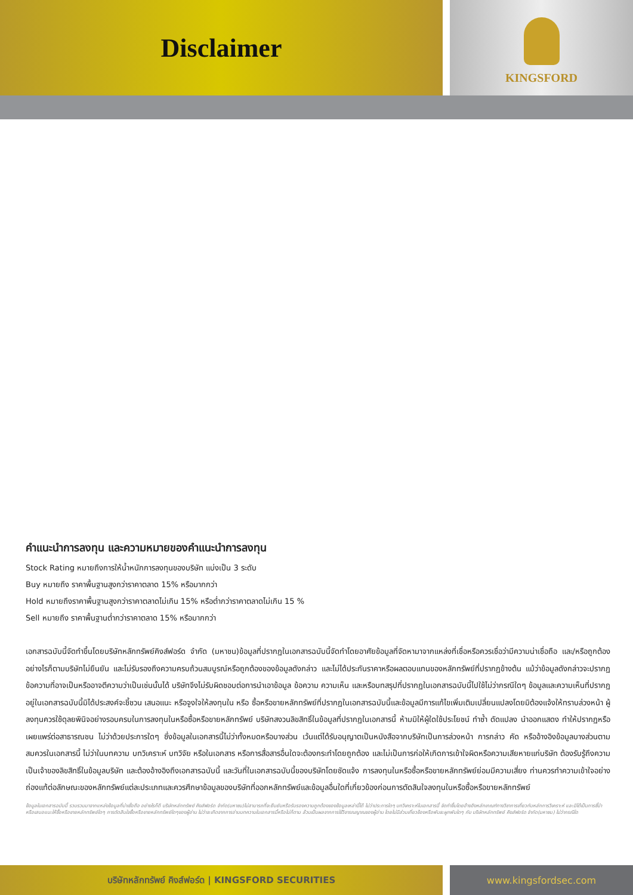Disclaimer
KINGSFORD
คำแนะนำการลงทุน และความหมายของคำแนะนำการลงทุน
Stock Rating หมายถึงการให้น้ำหนักการลงทุนของบริษัท แบ่งเป็น 3 ระดับ
Buy หมายถึง ราคาพื้นฐานสูงกว่าราคาตลาด 15% หรือมากกว่า
Hold หมายถึงราคาพื้นฐานสูงกว่าราคาตลาดไม่เกิน 15% หรือต่ำกว่าราคาตลาดไม่เกิน 15 %
Sell หมายถึง ราคาพื้นฐานต่ำกว่าราคาตลาด 15% หรือมากกว่า
เอกสารฉบับนี้จัดทำขึ้นโดยบริษัทหลักทรัพย์คิงส์ฟอร์ด จำกัด (มหาชน)ข้อมูลที่ปรากฏในเอกสารฉบับนี้จัดทำโดยอาศัยข้อมูลที่จัดหามาจากแหล่งที่เชื่อหรือควรเชื่อว่ามีความน่าเชื่อถือ และ/หรือถูกต้อง อย่างไรก็ตามบริษัทไม่ยืนยัน และไม่รับรองถึงความครบถ้วนสมบูรณ์หรือถูกต้องของข้อมูลดังกล่าว และไม่ได้ประกันราคาหรือผลตอบแทนของหลักทรัพย์ที่ปรากฏข้างต้น แม้ว่าข้อมูลดังกล่าวจะปรากฏข้อความที่อาจเป็นหรืออาจตีความว่าเป็นเช่นนั้นได้ บริษัทจึงไม่รับผิดชอบต่อการนำเอาข้อมูล ข้อความ ความเห็น และหรือบทสรุปที่ปรากฏในเอกสารฉบับนี้ไปใช้ไม่ว่ากรณีใดๆ ข้อมูลและความเห็นที่ปรากฏอยู่ในเอกสารฉบับนี้มิได้ประสงค์จะชี้ชวน เสนอแนะ หรือจูงใจให้ลงทุนใน หรือ ซื้อหรือขายหลักทรัพย์ที่ปรากฏในเอกสารฉบับนี้และข้อมูลมีการแก้ไขเพิ่มเติมเปลี่ยนแปลงโดยมิต้องแจ้งให้ทราบล่วงหน้า ผู้ลงทุนควรใช้ดุลยพินิจอย่างรอบครบในการลงทุนในหรือซื้อหรือขายหลักทรัพย์ บริษัทสงวนลิขสิทธิ์ในข้อมูลที่ปรากฏในเอกสารนี้ ห้ามมิให้ผู้ใดใช้ประโยชน์ ทำซ้ำ ดัดแปลง นำออกแสดง ทำให้ปรากฏหรือเผยแพร่ต่อสาธารณชน ไม่ว่าด้วยประการใดๆ ซึ่งข้อมูลในเอกสารนี้ไม่ว่าทั้งหมดหรือบางส่วน เว้นแต่ได้รับอนุญาตเป็นหนังสือจากบริษัทเป็นการล่วงหน้า การกล่าว คัด หรืออ้างอิงข้อมูลบางส่วนตามสมควรในเอกสารนี้ ไม่ว่าในบทความ บทวิเคราะห์ บทวิจัย หรือในเอกสาร หรือการสื่อสารอื่นใดจะต้องกระทำโดยถูกต้อง และไม่เป็นการก่อให้เกิดการเข้าใจผิดหรือความเสียหายแก่บริษัท ต้องรับรู้ถึงความเป็นเจ้าของลิขสิทธิ์ในข้อมูลบริษัท และต้องอ้างอิงถึงเอกสารฉบับนี้ และวันที่ในเอกสารฉบับนี้ของบริษัทโดยชัดแจ้ง การลงทุนในหรือซื้อหรือขายหลักทรัพย์ย่อมมีความเสี่ยง ท่านควรทำความเข้าใจอย่างถ่องแท้ต่อลักษณะของหลักทรัพย์แต่ละประเภทและควรศึกษาข้อมูลของบริษัทที่ออกหลักทรัพย์และข้อมูลอื่นใดที่เกี่ยวข้องก่อนการตัดสินใจลงทุนในหรือซื้อหรือขายหลักทรัพย์
ข้อมูลในเอกสารฉบับนี้ รวบรวมมาจากแหล่งข้อมูลที่น่าเชื่อถือ อย่างไรก็ดี บริษัทหลักทรัพย์ คิงส์ฟอร์ด จำกัด(มหาชน)ไม่สามารถที่จะยืนยันหรือรับรองความถูกต้องของข้อมูลเหล่านี้ได้ ไม่ว่าประการใดๆ บทวิเคราะห์ในเอกสารนี้ จัดทำขึ้นโดยอ้างอิงหลักเกณฑ์ทางวิชาการเกี่ยวกับหลักการวิเคราะห์ และมิได้เป็นการชี้นำ หรือเสนอแนะให้ซื้อหรือขายหลักทรัพย์ใดๆ การตัดสินใจซื้อหรือขายหลักทรัพย์ใดๆของผู้อ่าน ไม่ว่าจะเกิดจากการอ่านบทความในเอกสารนี้หรือไม่ก็ตาม ล้วนเป็นผลจากการใช้วิจารณญาณของผู้อ่าน โดยไม่มีส่วนเกี่ยวข้องหรือพันธะผูกพันใดๆ กับ บริษัทหลักทรัพย์ คิงส์ฟอร์ด จำกัด(มหาชน) ไม่ว่ากรณีใด
บริษัทหลักทรัพย์ คิงส์ฟอร์ด | KINGSFORD SECURITIES
www.kingsfordsec.com